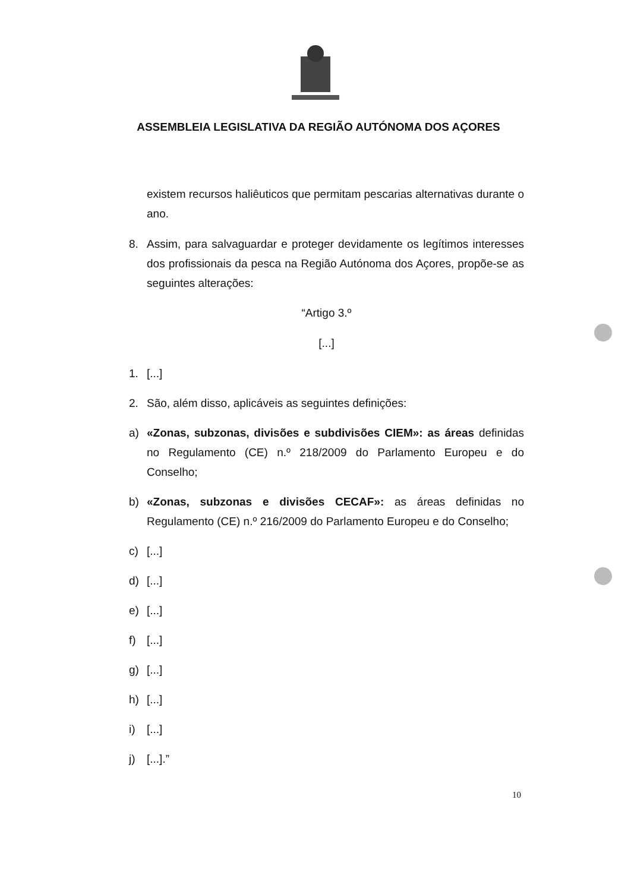ASSEMBLEIA LEGISLATIVA DA REGIÃO AUTÓNOMA DOS AÇORES
existem recursos haliêuticos que permitam pescarias alternativas durante o ano.
8. Assim, para salvaguardar e proteger devidamente os legítimos interesses dos profissionais da pesca na Região Autónoma dos Açores, propõe-se as seguintes alterações:
“Artigo 3.º
[...]
1. [...]
2. São, além disso, aplicáveis as seguintes definições:
a) «Zonas, subzonas, divisões e subdivisões CIEM»: as áreas definidas no Regulamento (CE) n.º 218/2009 do Parlamento Europeu e do Conselho;
b) «Zonas, subzonas e divisões CECAF»: as áreas definidas no Regulamento (CE) n.º 216/2009 do Parlamento Europeu e do Conselho;
c) [...]
d) [...]
e) [...]
f) [...]
g) [...]
h) [...]
i) [...]
j) [...].”
10